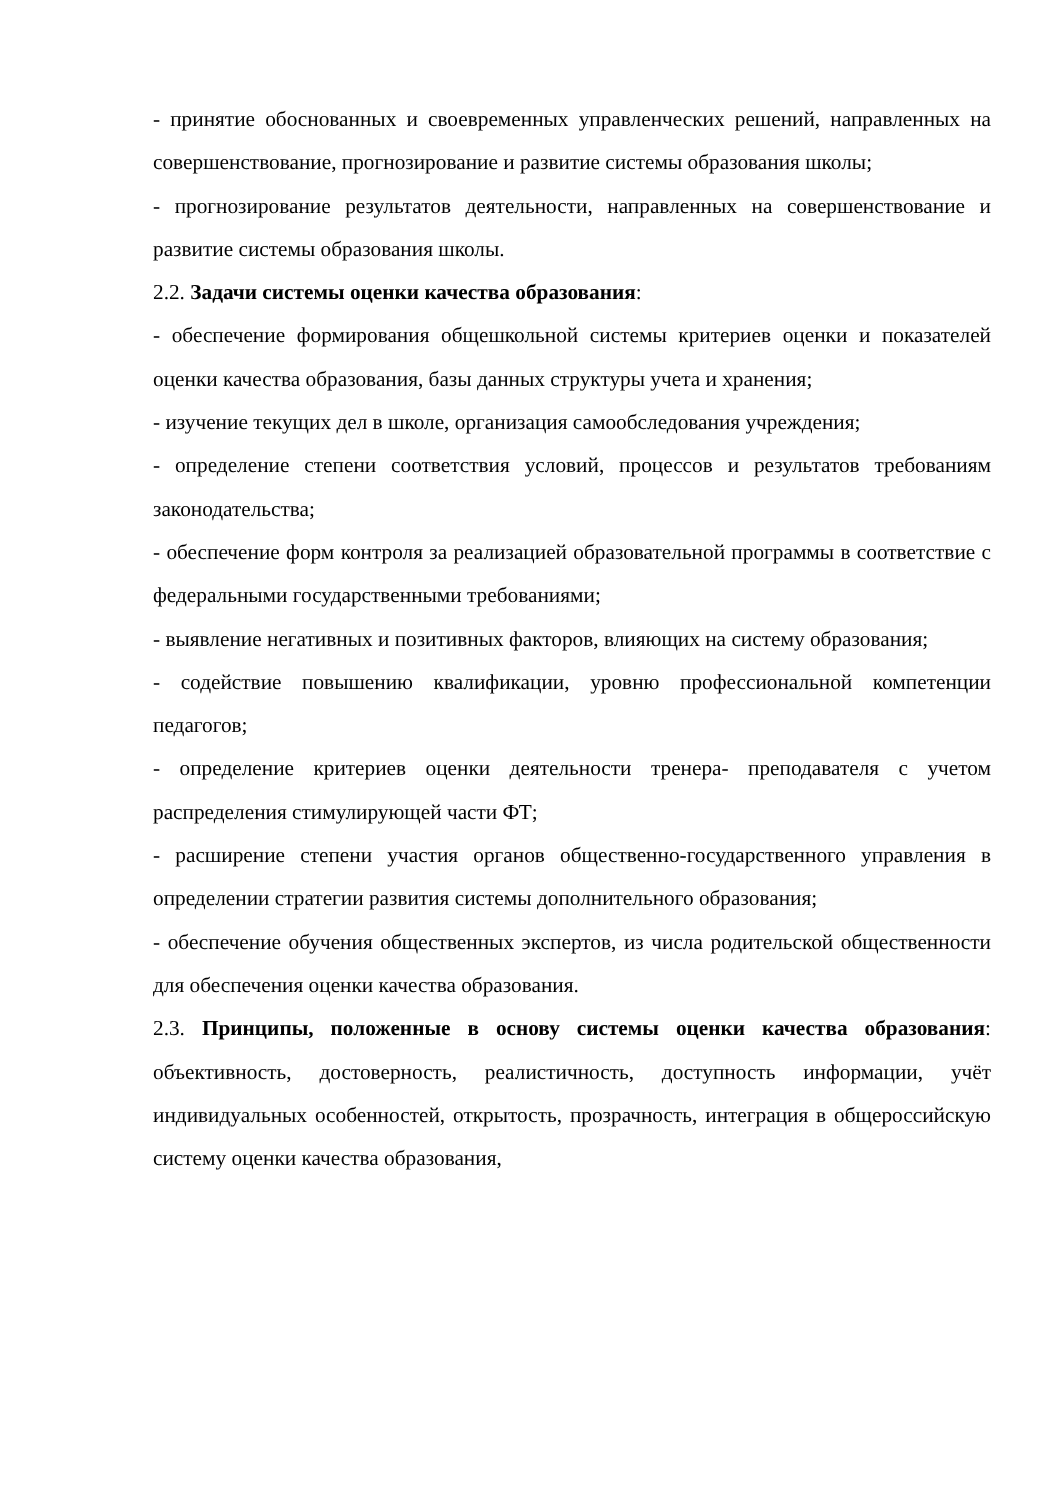- принятие обоснованных и своевременных управленческих решений, направленных на совершенствование, прогнозирование и развитие системы образования школы;
- прогнозирование результатов деятельности, направленных на совершенствование и развитие системы образования школы.
2.2. Задачи системы оценки качества образования:
- обеспечение формирования общешкольной системы критериев оценки и показателей оценки качества образования, базы данных структуры учета и хранения;
- изучение текущих дел в школе, организация самообследования учреждения;
- определение степени соответствия условий, процессов и результатов требованиям законодательства;
- обеспечение форм контроля за реализацией образовательной программы в соответствие с федеральными государственными требованиями;
- выявление негативных и позитивных факторов, влияющих на систему образования;
- содействие повышению квалификации, уровню профессиональной компетенции педагогов;
- определение критериев оценки деятельности тренера- преподавателя с учетом распределения стимулирующей части ФТ;
- расширение степени участия органов общественно-государственного управления в определении стратегии развития системы дополнительного образования;
- обеспечение обучения общественных экспертов, из числа родительской общественности для обеспечения оценки качества образования.
2.3. Принципы, положенные в основу системы оценки качества образования: объективность, достоверность, реалистичность, доступность информации, учёт индивидуальных особенностей, открытость, прозрачность, интеграция в общероссийскую систему оценки качества образования,